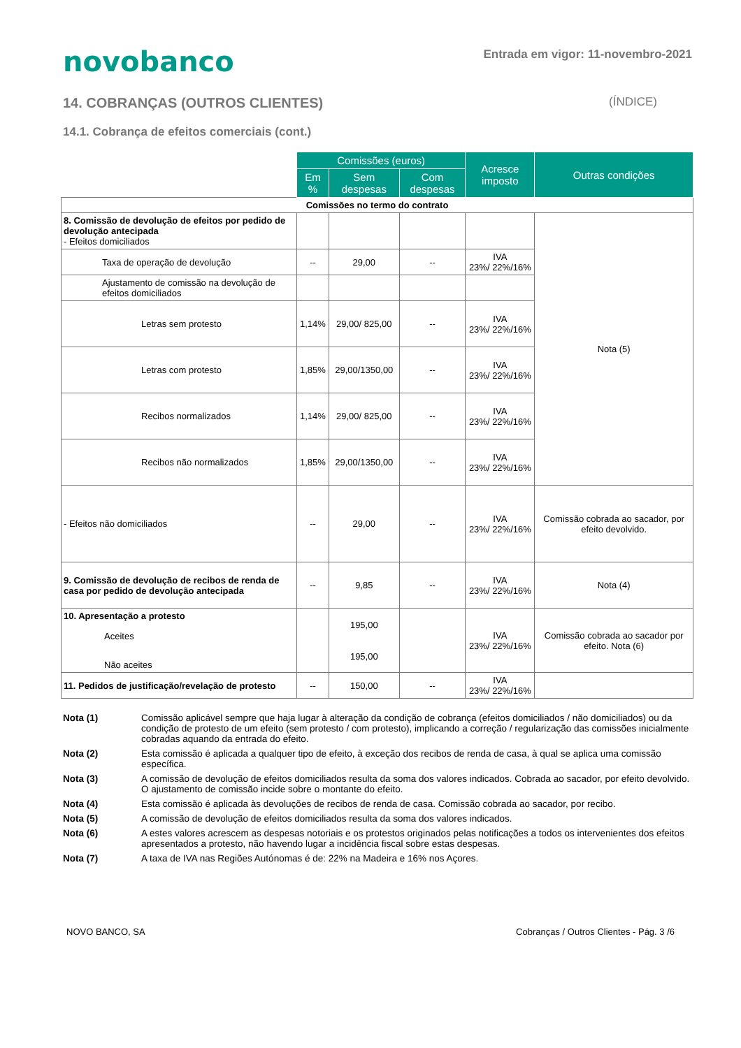novobanco
Entrada em vigor: 11-novembro-2021
14. COBRANÇAS (OUTROS CLIENTES) (ÍNDICE)
14.1. Cobrança de efeitos comerciais (cont.)
| | Comissões (euros) | | | Acresce imposto | Outras condições |
| --- | --- | --- | --- | --- | --- |
| | Em % | Sem despesas | Com despesas | | |
| Comissões no termo do contrato | | | | | |
| 8. Comissão de devolução de efeitos por pedido de devolução antecipada - Efeitos domiciliados | | | | | Nota (5) |
| Taxa de operação de devolução | -- | 29,00 | -- | IVA 23%/ 22%/16% | |
| Ajustamento de comissão na devolução de efeitos domiciliados | | | | | |
| Letras sem protesto | 1,14% | 29,00/ 825,00 | -- | IVA 23%/ 22%/16% | |
| Letras com protesto | 1,85% | 29,00/1350,00 | -- | IVA 23%/ 22%/16% | |
| Recibos normalizados | 1,14% | 29,00/ 825,00 | -- | IVA 23%/ 22%/16% | |
| Recibos não normalizados | 1,85% | 29,00/1350,00 | -- | IVA 23%/ 22%/16% | |
| - Efeitos não domiciliados | -- | 29,00 | -- | IVA 23%/ 22%/16% | Comissão cobrada ao sacador, por efeito devolvido. |
| 9. Comissão de devolução de recibos de renda de casa por pedido de devolução antecipada | -- | 9,85 | -- | IVA 23%/ 22%/16% | Nota (4) |
| 10. Apresentação a protesto Aceites Não aceites | | 195,00 195,00 | | IVA 23%/ 22%/16% | Comissão cobrada ao sacador por efeito. Nota (6) |
| 11. Pedidos de justificação/revelação de protesto | -- | 150,00 | -- | IVA 23%/ 22%/16% | |
Nota (1) Comissão aplicável sempre que haja lugar à alteração da condição de cobrança (efeitos domiciliados / não domiciliados) ou da condição de protesto de um efeito (sem protesto / com protesto), implicando a correção / regularização das comissões inicialmente cobradas aquando da entrada do efeito.
Nota (2) Esta comissão é aplicada a qualquer tipo de efeito, à exceção dos recibos de renda de casa, à qual se aplica uma comissão específica.
Nota (3) A comissão de devolução de efeitos domiciliados resulta da soma dos valores indicados. Cobrada ao sacador, por efeito devolvido. O ajustamento de comissão incide sobre o montante do efeito.
Nota (4) Esta comissão é aplicada às devoluções de recibos de renda de casa. Comissão cobrada ao sacador, por recibo.
Nota (5) A comissão de devolução de efeitos domiciliados resulta da soma dos valores indicados.
Nota (6) A estes valores acrescem as despesas notoriais e os protestos originados pelas notificações a todos os intervenientes dos efeitos apresentados a protesto, não havendo lugar a incidência fiscal sobre estas despesas.
Nota (7) A taxa de IVA nas Regiões Autónomas é de: 22% na Madeira e 16% nos Açores.
NOVO BANCO, SA Cobranças / Outros Clientes - Pág. 3 /6